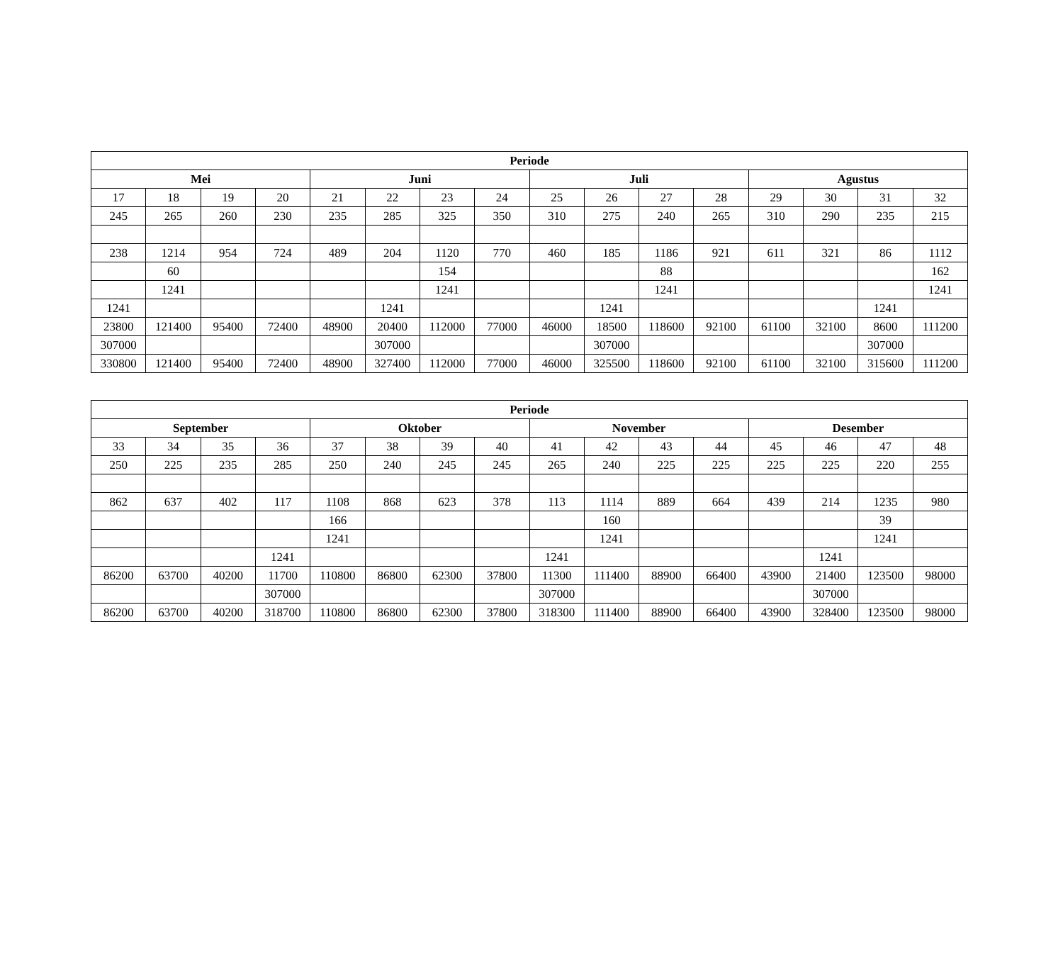| Periode | | | | | | | | | | | | | | | |
| --- | --- | --- | --- | --- | --- | --- | --- | --- | --- | --- | --- | --- | --- | --- | --- |
| Mei | | | | Juni | | | | Juli | | | | Agustus | | | |
| 17 | 18 | 19 | 20 | 21 | 22 | 23 | 24 | 25 | 26 | 27 | 28 | 29 | 30 | 31 | 32 |
| 245 | 265 | 260 | 230 | 235 | 285 | 325 | 350 | 310 | 275 | 240 | 265 | 310 | 290 | 235 | 215 |
| 238 | 1214 | 954 | 724 | 489 | 204 | 1120 | 770 | 460 | 185 | 1186 | 921 | 611 | 321 | 86 | 1112 |
| | 60 | | | | | 154 | | | | 88 | | | | | 162 |
| | 1241 | | | | | 1241 | | | | 1241 | | | | | 1241 |
| 1241 | | | | | 1241 | | | | 1241 | | | | | 1241 | |
| 23800 | 121400 | 95400 | 72400 | 48900 | 20400 | 112000 | 77000 | 46000 | 18500 | 118600 | 92100 | 61100 | 32100 | 8600 | 111200 |
| 307000 | | | | | 307000 | | | | 307000 | | | | | 307000 | |
| 330800 | 121400 | 95400 | 72400 | 48900 | 327400 | 112000 | 77000 | 46000 | 325500 | 118600 | 92100 | 61100 | 32100 | 315600 | 111200 |
| Periode | | | | | | | | | | | | | | | |
| --- | --- | --- | --- | --- | --- | --- | --- | --- | --- | --- | --- | --- | --- | --- | --- |
| September | | | | Oktober | | | | November | | | | Desember | | | |
| 33 | 34 | 35 | 36 | 37 | 38 | 39 | 40 | 41 | 42 | 43 | 44 | 45 | 46 | 47 | 48 |
| 250 | 225 | 235 | 285 | 250 | 240 | 245 | 245 | 265 | 240 | 225 | 225 | 225 | 225 | 220 | 255 |
| 862 | 637 | 402 | 117 | 1108 | 868 | 623 | 378 | 113 | 1114 | 889 | 664 | 439 | 214 | 1235 | 980 |
| | | | | 166 | | | | | 160 | | | | | 39 | |
| | | | | 1241 | | | | | 1241 | | | | | 1241 | |
| | | | 1241 | | | | | 1241 | | | | | 1241 | | |
| 86200 | 63700 | 40200 | 11700 | 110800 | 86800 | 62300 | 37800 | 11300 | 111400 | 88900 | 66400 | 43900 | 21400 | 123500 | 98000 |
| | | | 307000 | | | | | 307000 | | | | | 307000 | | |
| 86200 | 63700 | 40200 | 318700 | 110800 | 86800 | 62300 | 37800 | 318300 | 111400 | 88900 | 66400 | 43900 | 328400 | 123500 | 98000 |